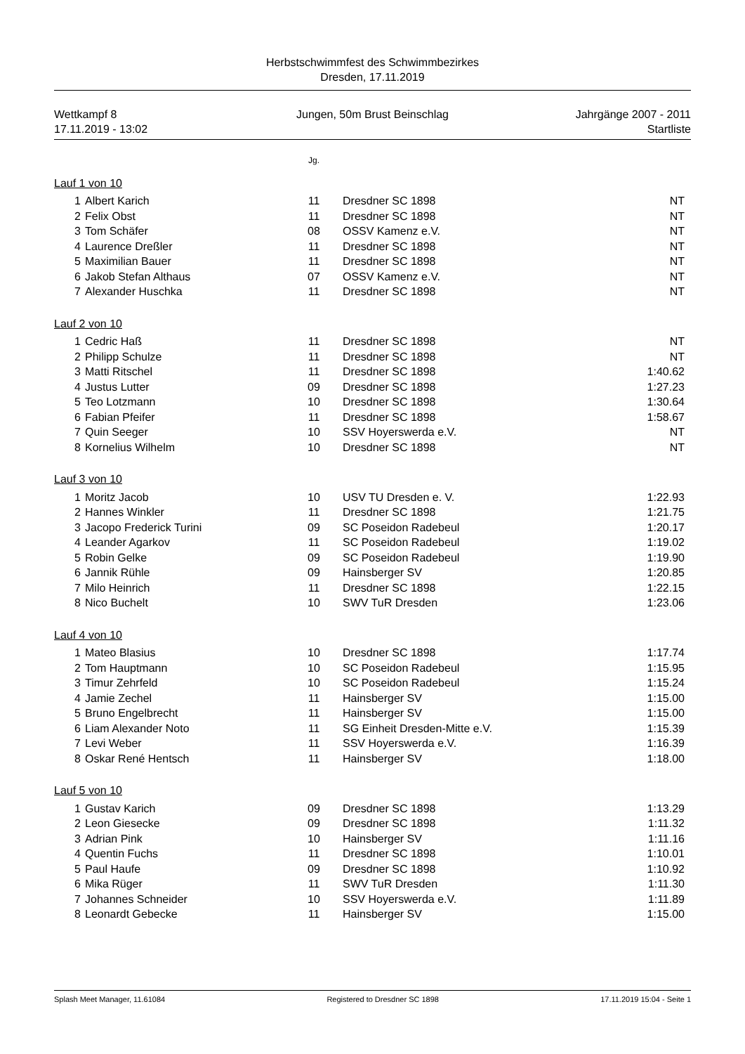Herbstschwimmfest des Schwimmbezirkes
Dresden, 17.11.2019
Wettkampf 8
17.11.2019 - 13:02
Jungen, 50m Brust Beinschlag Jahrgänge 2007 - 2011
Startliste
| | | Jg. | | |
| --- | --- | --- | --- | --- |
| Lauf 1 von 10 | | | | |
| 1 | Albert Karich | 11 | Dresdner SC 1898 | NT |
| 2 | Felix Obst | 11 | Dresdner SC 1898 | NT |
| 3 | Tom Schäfer | 08 | OSSV Kamenz e.V. | NT |
| 4 | Laurence Dreßler | 11 | Dresdner SC 1898 | NT |
| 5 | Maximilian Bauer | 11 | Dresdner SC 1898 | NT |
| 6 | Jakob Stefan Althaus | 07 | OSSV Kamenz e.V. | NT |
| 7 | Alexander Huschka | 11 | Dresdner SC 1898 | NT |
| Lauf 2 von 10 | | | | |
| 1 | Cedric Haß | 11 | Dresdner SC 1898 | NT |
| 2 | Philipp Schulze | 11 | Dresdner SC 1898 | NT |
| 3 | Matti Ritschel | 11 | Dresdner SC 1898 | 1:40.62 |
| 4 | Justus Lutter | 09 | Dresdner SC 1898 | 1:27.23 |
| 5 | Teo Lotzmann | 10 | Dresdner SC 1898 | 1:30.64 |
| 6 | Fabian Pfeifer | 11 | Dresdner SC 1898 | 1:58.67 |
| 7 | Quin Seeger | 10 | SSV Hoyerswerda e.V. | NT |
| 8 | Kornelius Wilhelm | 10 | Dresdner SC 1898 | NT |
| Lauf 3 von 10 | | | | |
| 1 | Moritz Jacob | 10 | USV TU Dresden e. V. | 1:22.93 |
| 2 | Hannes Winkler | 11 | Dresdner SC 1898 | 1:21.75 |
| 3 | Jacopo Frederick Turini | 09 | SC Poseidon Radebeul | 1:20.17 |
| 4 | Leander Agarkov | 11 | SC Poseidon Radebeul | 1:19.02 |
| 5 | Robin Gelke | 09 | SC Poseidon Radebeul | 1:19.90 |
| 6 | Jannik Rühle | 09 | Hainsberger SV | 1:20.85 |
| 7 | Milo Heinrich | 11 | Dresdner SC 1898 | 1:22.15 |
| 8 | Nico Buchelt | 10 | SWV TuR Dresden | 1:23.06 |
| Lauf 4 von 10 | | | | |
| 1 | Mateo Blasius | 10 | Dresdner SC 1898 | 1:17.74 |
| 2 | Tom Hauptmann | 10 | SC Poseidon Radebeul | 1:15.95 |
| 3 | Timur Zehrfeld | 10 | SC Poseidon Radebeul | 1:15.24 |
| 4 | Jamie Zechel | 11 | Hainsberger SV | 1:15.00 |
| 5 | Bruno Engelbrecht | 11 | Hainsberger SV | 1:15.00 |
| 6 | Liam Alexander Noto | 11 | SG Einheit Dresden-Mitte e.V. | 1:15.39 |
| 7 | Levi Weber | 11 | SSV Hoyerswerda e.V. | 1:16.39 |
| 8 | Oskar René Hentsch | 11 | Hainsberger SV | 1:18.00 |
| Lauf 5 von 10 | | | | |
| 1 | Gustav Karich | 09 | Dresdner SC 1898 | 1:13.29 |
| 2 | Leon Giesecke | 09 | Dresdner SC 1898 | 1:11.32 |
| 3 | Adrian Pink | 10 | Hainsberger SV | 1:11.16 |
| 4 | Quentin Fuchs | 11 | Dresdner SC 1898 | 1:10.01 |
| 5 | Paul Haufe | 09 | Dresdner SC 1898 | 1:10.92 |
| 6 | Mika Rüger | 11 | SWV TuR Dresden | 1:11.30 |
| 7 | Johannes Schneider | 10 | SSV Hoyerswerda e.V. | 1:11.89 |
| 8 | Leonardt Gebecke | 11 | Hainsberger SV | 1:15.00 |
Splash Meet Manager, 11.61084 Registered to Dresdner SC 1898 17.11.2019 15:04 - Seite 1